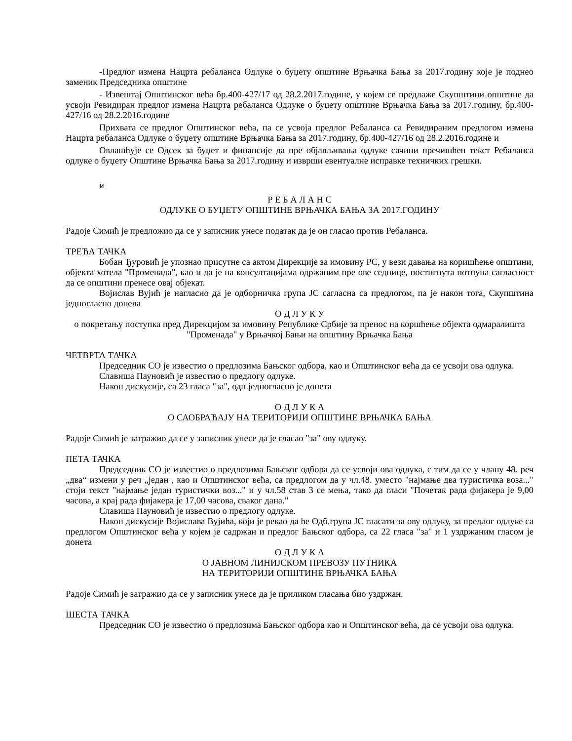-Предлог измена Нацрта ребаланса Одлуке о буџету општине Врњачка Бања за 2017.годину које је поднео заменик Председника општине
- Извештај Општинског већа бр.400-427/17 од 28.2.2017.године, у којем се предлаже Скупштини општине да усвоји Ревидиран предлог измена Нацрта ребаланса Одлуке о буџету општине Врњачка Бања за 2017.годину, бр.400-427/16 од 28.2.2016.године
Прихвата се предлог Општинског већа, па се усвоја предлог Ребаланса са Ревидираним предлогом измена Нацрта ребаланса Одлуке о буџету општине Врњачка Бања за 2017.годину, бр.400-427/16 од 28.2.2016.године и
Овлашћује се Одсек за буџет и финансије да пре објављивања одлуке сачини пречишћен текст Ребаланса одлуке о буџету Општине Врњачка Бања за 2017.годину и изврши евентуалне исправке техничких грешки.
и
Р Е Б А Л А Н С
ОДЛУКЕ О БУЏЕТУ ОПШТИНЕ ВРЊАЧКА БАЊА ЗА 2017.ГОДИНУ
Радоје Симић је предложио да се у записник унесе податак да је он гласао против Ребаланса.
ТРЕЋА ТАЧКА
Бобан Ђуровић је упознао присутне са актом Дирекције за имовину РС, у вези давања на коришћење општини, објекта хотела "Променада", као и да је на консултацијама одржаним пре ове седнице, постигнута потпуна сагласност да се општини пренесе овај објекат.
Војислав Вујић је нагласио да је одборничка група ЈС сагласна са предлогом, па је након тога, Скупштина једногласно донела
О Д Л У К У
о покретању поступка пред Дирекцијом за имовину Републике Србије за пренос на коршћење објекта одмаралишта "Променада" у Врњачкој Бањи на општину Врњачка Бања
ЧЕТВРТА ТАЧКА
Председник СО је известио о предлозима Бањског одбора, као и Општинског већа да се усвоји ова одлука.
Славиша Пауновић је известио о предлогу одлуке.
Након дискусије, са 23 гласа "за", одн.једногласно је донета
О Д Л У К А
О САОБРАЋАЈУ НА ТЕРИТОРИЈИ ОПШТИНЕ ВРЊАЧКА БАЊА
Радоје Симић је затражио да се у записник унесе да је гласао "за" ову одлуку.
ПЕТА ТАЧКА
Председник СО је известио о предлозима Бањског одбора да се усвоји ова одлука, с тим да се у члану 48. реч „два“ измени у реч „један , као и Општинског већа, са предлогом да у чл.48. уместо "најмање два туристичка воза..." стоји текст "најмање један туристички воз..." и у чл.58 став 3 се мења, тако да гласи "Почетак рада фијакера је 9,00 часова, а крај рада фијакера је 17,00 часова, сваког дана."
Славиша Пауновић је известио о предлогу одлуке.
Након дискусије Војислава Вујића, који је рекао да ће Одб.група ЈС гласати за ову одлуку, за предлог одлуке са предлогом Општинског већа у којем је садржан и предлог Бањског одбора, са 22 гласа "за" и 1 уздржаним гласом је донета
О Д Л У К А
О ЈАВНОМ ЛИНИЈСКОМ ПРЕВОЗУ ПУТНИКА
НА ТЕРИТОРИЈИ ОПШТИНЕ ВРЊАЧКА БАЊА
Радоје Симић је затражио да се у записник унесе да је приликом гласања био уздржан.
ШЕСТА ТАЧКА
Председник СО је известио о предлозима Бањског одбора као и Општинског већа, да се усвоји ова одлука.